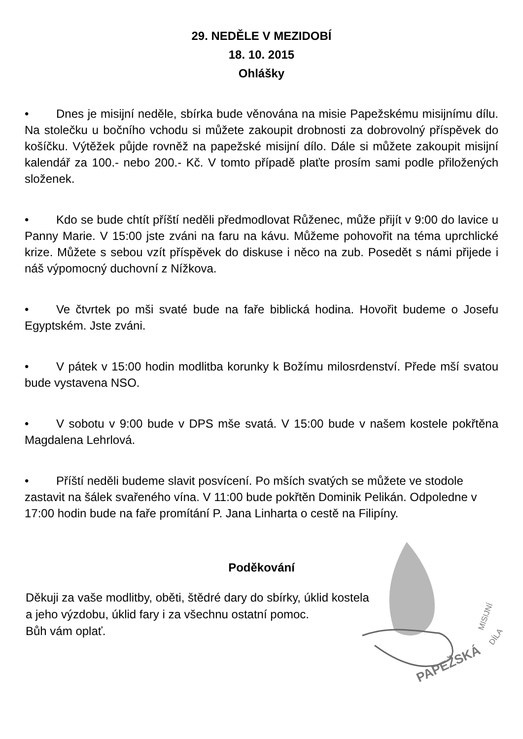29. NEDĚLE V MEZIDOBÍ
18. 10. 2015
Ohlášky
• Dnes je misijní neděle, sbírka bude věnována na misie Papežskému misijnímu dílu. Na stolečku u bočního vchodu si můžete zakoupit drobnosti za dobrovolný příspěvek do košíčku. Výtěžek půjde rovněž na papežské misijní dílo. Dále si můžete zakoupit misijní kalendář za 100.- nebo 200.- Kč. V tomto případě plaťte prosím sami podle přiložených složenek.
• Kdo se bude chtít příští neděli předmodlovat Růženec, může přijít v 9:00 do lavice u Panny Marie. V 15:00 jste zváni na faru na kávu. Můžeme pohovořit na téma uprchlické krize. Můžete s sebou vzít příspěvek do diskuse i něco na zub. Posedět s námi přijede i náš výpomocný duchovní z Nížkova.
• Ve čtvrtek po mši svaté bude na faře biblická hodina. Hovořit budeme o Josefu Egyptském. Jste zváni.
• V pátek v 15:00 hodin modlitba korunky k Božímu milosrdenství. Přede mší svatou bude vystavena NSO.
• V sobotu v 9:00 bude v DPS mše svatá. V 15:00 bude v našem kostele pokřtěna Magdalena Lehrlová.
• Příští neděli budeme slavit posvícení. Po mších svatých se můžete ve stodole zastavit na šálek svařeného vína. V 11:00 bude pokřtěn Dominik Pelikán. Odpoledne v 17:00 hodin bude na faře promítání P. Jana Linharta o cestě na Filipíny.
Poděkování
Děkuji za vaše modlitby, oběti, štědré dary do sbírky, úklid kostela
a jeho výzdobu, úklid fary i za všechnu ostatní pomoc.
Bůh vám oplať.
PAPEŽSKÁ
MISIJNÍ
DÍLA